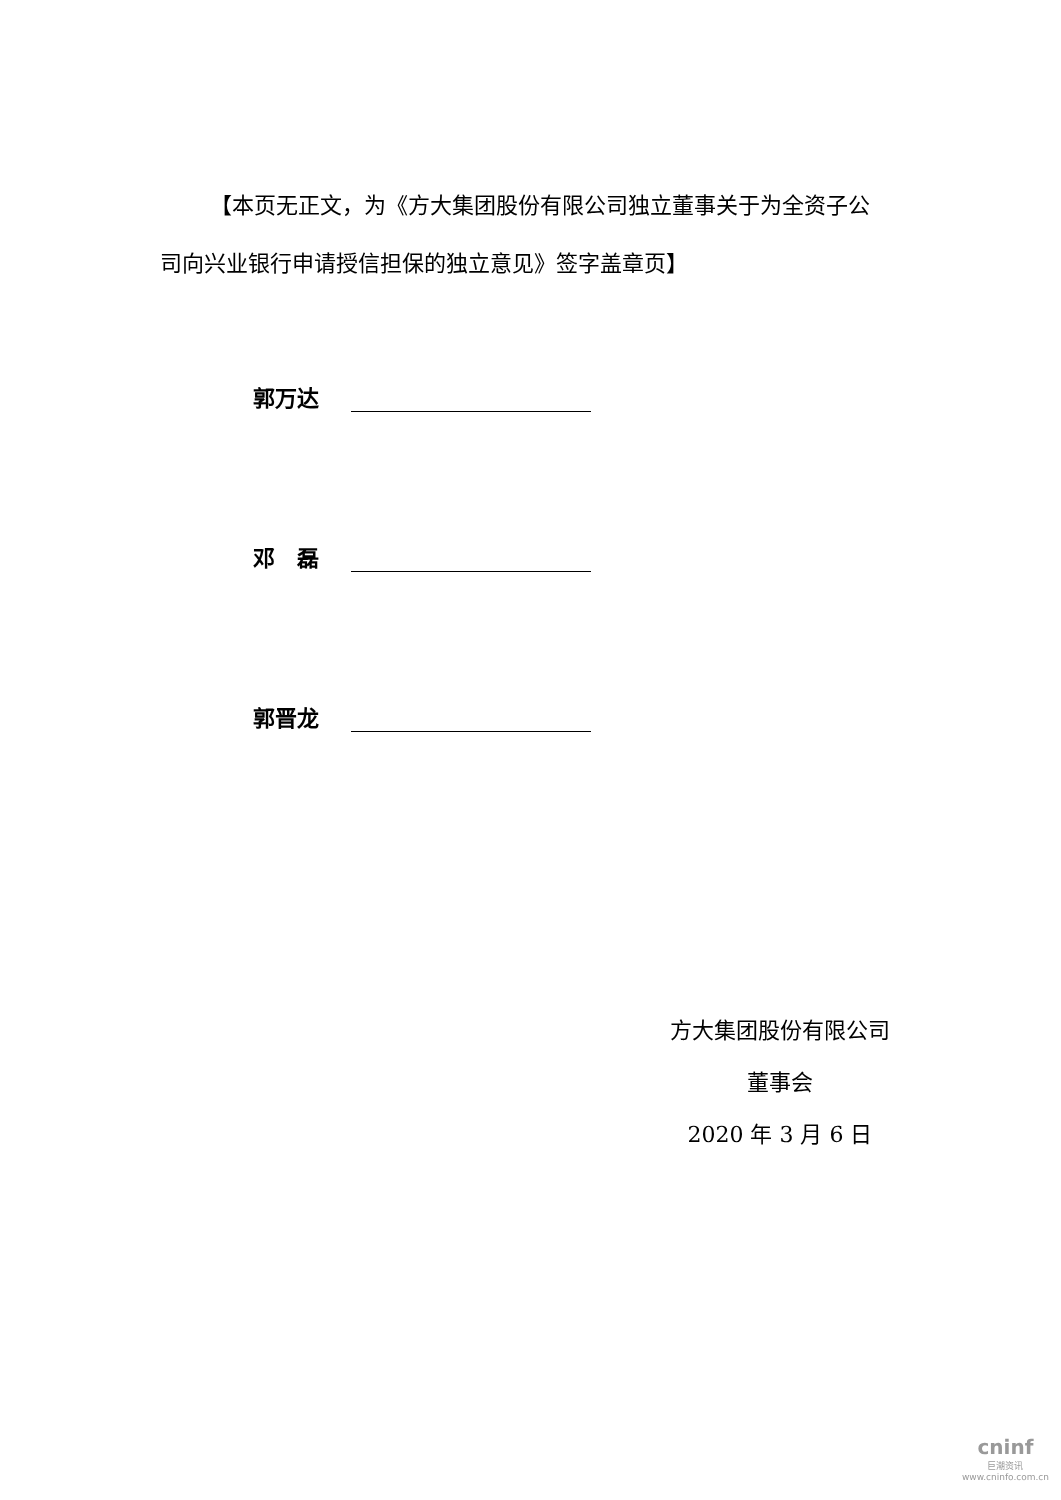【本页无正文，为《方大集团股份有限公司独立董事关于为全资子公司向兴业银行申请授信担保的独立意见》签字盖章页】
郭万达
邓　磊
郭晋龙
方大集团股份有限公司
董事会
2020 年 3 月 6 日
cninf
巨潮资讯
www.cninfo.com.cn